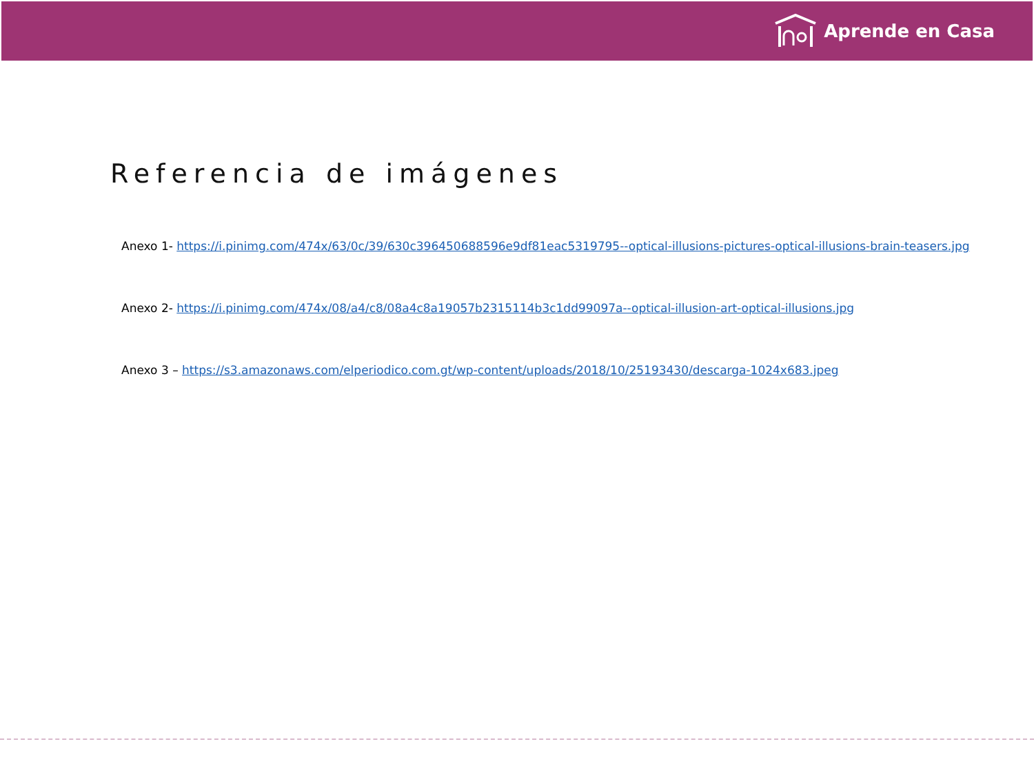Aprende en Casa
Referencia de imágenes
Anexo 1- https://i.pinimg.com/474x/63/0c/39/630c396450688596e9df81eac5319795--optical-illusions-pictures-optical-illusions-brain-teasers.jpg
Anexo 2- https://i.pinimg.com/474x/08/a4/c8/08a4c8a19057b2315114b3c1dd99097a--optical-illusion-art-optical-illusions.jpg
Anexo 3 – https://s3.amazonaws.com/elperiodico.com.gt/wp-content/uploads/2018/10/25193430/descarga-1024x683.jpeg